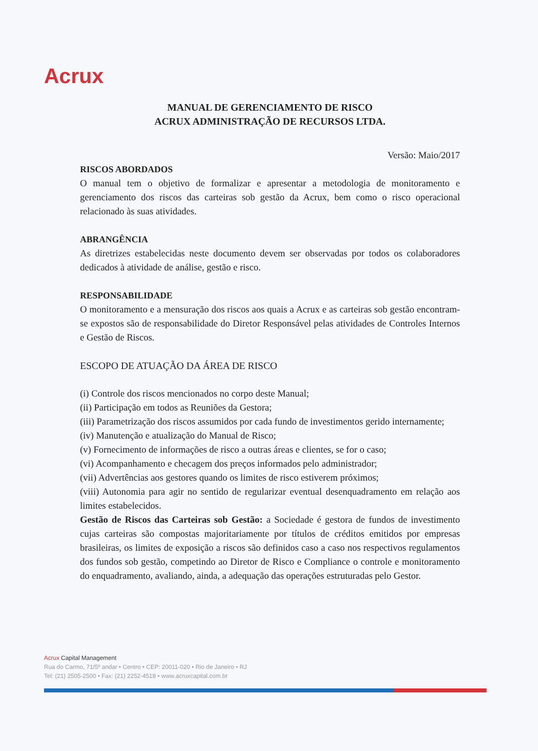Acrux
MANUAL DE GERENCIAMENTO DE RISCO
ACRUX ADMINISTRAÇÃO DE RECURSOS LTDA.
Versão: Maio/2017
RISCOS ABORDADOS
O manual tem o objetivo de formalizar e apresentar a metodologia de monitoramento e gerenciamento dos riscos das carteiras sob gestão da Acrux, bem como o risco operacional relacionado às suas atividades.
ABRANGÊNCIA
As diretrizes estabelecidas neste documento devem ser observadas por todos os colaboradores dedicados à atividade de análise, gestão e risco.
RESPONSABILIDADE
O monitoramento e a mensuração dos riscos aos quais a Acrux e as carteiras sob gestão encontram-se expostos são de responsabilidade do Diretor Responsável pelas atividades de Controles Internos e Gestão de Riscos.
ESCOPO DE ATUAÇÃO DA ÁREA DE RISCO
(i) Controle dos riscos mencionados no corpo deste Manual;
(ii) Participação em todos as Reuniões da Gestora;
(iii) Parametrização dos riscos assumidos por cada fundo de investimentos gerido internamente;
(iv) Manutenção e atualização do Manual de Risco;
(v) Fornecimento de informações de risco a outras áreas e clientes, se for o caso;
(vi) Acompanhamento e checagem dos preços informados pelo administrador;
(vii) Advertências aos gestores quando os limites de risco estiverem próximos;
(viii) Autonomia para agir no sentido de regularizar eventual desenquadramento em relação aos limites estabelecidos.
Gestão de Riscos das Carteiras sob Gestão: a Sociedade é gestora de fundos de investimento cujas carteiras são compostas majoritariamente por títulos de créditos emitidos por empresas brasileiras, os limites de exposição a riscos são definidos caso a caso nos respectivos regulamentos dos fundos sob gestão, competindo ao Diretor de Risco e Compliance o controle e monitoramento do enquadramento, avaliando, ainda, a adequação das operações estruturadas pelo Gestor.
Acrux Capital Management
Rua do Carmo, 71/5º andar • Centro • CEP: 20011-020 • Rio de Janeiro • RJ
Tel: (21) 2505-2500 • Fax: (21) 2252-4518 • www.acruxcapital.com.br